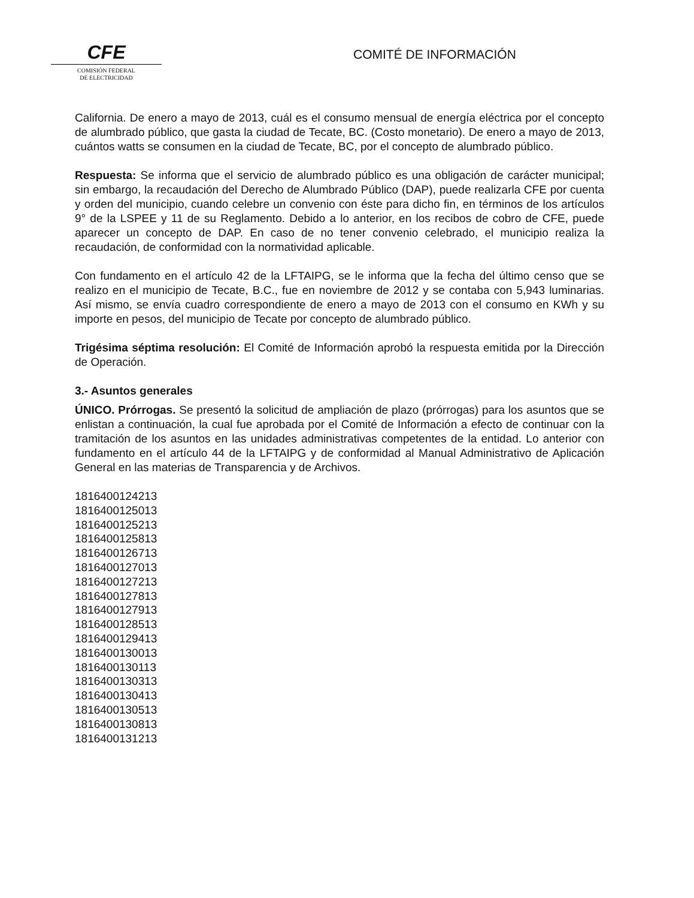CFE
COMISIÓN FEDERAL
DE ELECTRICIDAD
COMITÉ DE INFORMACIÓN
California. De enero a mayo de 2013, cuál es el consumo mensual de energía eléctrica por el concepto de alumbrado público, que gasta la ciudad de Tecate, BC. (Costo monetario). De enero a mayo de 2013, cuántos watts se consumen en la ciudad de Tecate, BC, por el concepto de alumbrado público.
Respuesta: Se informa que el servicio de alumbrado público es una obligación de carácter municipal; sin embargo, la recaudación del Derecho de Alumbrado Público (DAP), puede realizarla CFE por cuenta y orden del municipio, cuando celebre un convenio con éste para dicho fin, en términos de los artículos 9° de la LSPEE y 11 de su Reglamento. Debido a lo anterior, en los recibos de cobro de CFE, puede aparecer un concepto de DAP. En caso de no tener convenio celebrado, el municipio realiza la recaudación, de conformidad con la normatividad aplicable.
Con fundamento en el artículo 42 de la LFTAIPG, se le informa que la fecha del último censo que se realizo en el municipio de Tecate, B.C., fue en noviembre de 2012 y se contaba con 5,943 luminarias. Así mismo, se envía cuadro correspondiente de enero a mayo de 2013 con el consumo en KWh y su importe en pesos, del municipio de Tecate por concepto de alumbrado público.
Trigésima séptima resolución: El Comité de Información aprobó la respuesta emitida por la Dirección de Operación.
3.- Asuntos generales
ÚNICO. Prórrogas. Se presentó la solicitud de ampliación de plazo (prórrogas) para los asuntos que se enlistan a continuación, la cual fue aprobada por el Comité de Información a efecto de continuar con la tramitación de los asuntos en las unidades administrativas competentes de la entidad. Lo anterior con fundamento en el artículo 44 de la LFTAIPG y de conformidad al Manual Administrativo de Aplicación General en las materias de Transparencia y de Archivos.
1816400124213
1816400125013
1816400125213
1816400125813
1816400126713
1816400127013
1816400127213
1816400127813
1816400127913
1816400128513
1816400129413
1816400130013
1816400130113
1816400130313
1816400130413
1816400130513
1816400130813
1816400131213